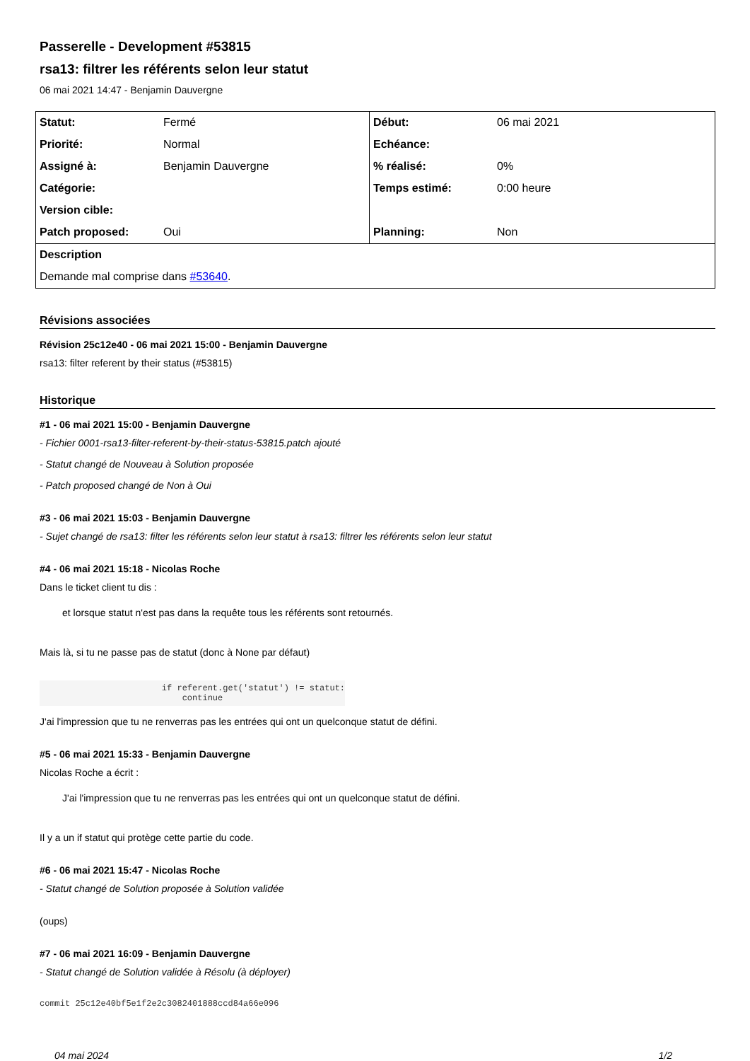Passerelle - Development #53815
rsa13: filtrer les référents selon leur statut
06 mai 2021 14:47 - Benjamin Dauvergne
| Statut: | Fermé | Début: | 06 mai 2021 |
| Priorité: | Normal | Echéance: | |
| Assigné à: | Benjamin Dauvergne | % réalisé: | 0% |
| Catégorie: | | Temps estimé: | 0:00 heure |
| Version cible: | | | |
| Patch proposed: | Oui | Planning: | Non |
| Description | | | |
| Demande mal comprise dans #53640 . | | | |
Révisions associées
Révision 25c12e40 - 06 mai 2021 15:00 - Benjamin Dauvergne
rsa13: filter referent by their status (#53815)
Historique
#1 - 06 mai 2021 15:00 - Benjamin Dauvergne
- Fichier 0001-rsa13-filter-referent-by-their-status-53815.patch ajouté
- Statut changé de Nouveau à Solution proposée
- Patch proposed changé de Non à Oui
#3 - 06 mai 2021 15:03 - Benjamin Dauvergne
- Sujet changé de rsa13: filter les référents selon leur statut à rsa13: filtrer les référents selon leur statut
#4 - 06 mai 2021 15:18 - Nicolas Roche
Dans le ticket client tu dis :
et lorsque statut n'est pas dans la requête tous les référents sont retournés.
Mais là, si tu ne passe pas de statut (donc à None par défaut)
                        if referent.get('statut') != statut:
                            continue
J'ai l'impression que tu ne renverras pas les entrées qui ont un quelconque statut de défini.
#5 - 06 mai 2021 15:33 - Benjamin Dauvergne
Nicolas Roche a écrit :
J'ai l'impression que tu ne renverras pas les entrées qui ont un quelconque statut de défini.
Il y a un if statut qui protège cette partie du code.
#6 - 06 mai 2021 15:47 - Nicolas Roche
- Statut changé de Solution proposée à Solution validée
(oups)
#7 - 06 mai 2021 16:09 - Benjamin Dauvergne
- Statut changé de Solution validée à Résolu (à déployer)
commit 25c12e40bf5e1f2e2c3082401888ccd84a66e096
04 mai 2024 1/2